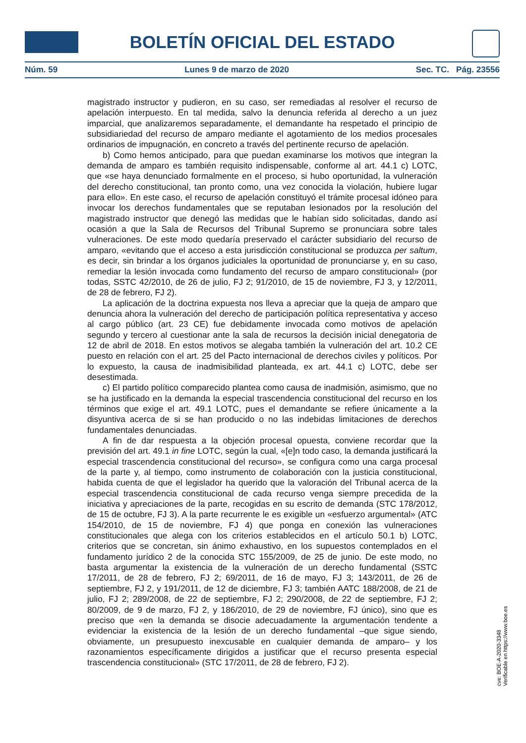BOLETÍN OFICIAL DEL ESTADO
Núm. 59 Lunes 9 de marzo de 2020 Sec. TC. Pág. 23556
magistrado instructor y pudieron, en su caso, ser remediadas al resolver el recurso de apelación interpuesto. En tal medida, salvo la denuncia referida al derecho a un juez imparcial, que analizaremos separadamente, el demandante ha respetado el principio de subsidiariedad del recurso de amparo mediante el agotamiento de los medios procesales ordinarios de impugnación, en concreto a través del pertinente recurso de apelación.
b) Como hemos anticipado, para que puedan examinarse los motivos que integran la demanda de amparo es también requisito indispensable, conforme al art. 44.1 c) LOTC, que «se haya denunciado formalmente en el proceso, si hubo oportunidad, la vulneración del derecho constitucional, tan pronto como, una vez conocida la violación, hubiere lugar para ello». En este caso, el recurso de apelación constituyó el trámite procesal idóneo para invocar los derechos fundamentales que se reputaban lesionados por la resolución del magistrado instructor que denegó las medidas que le habían sido solicitadas, dando así ocasión a que la Sala de Recursos del Tribunal Supremo se pronunciara sobre tales vulneraciones. De este modo quedaría preservado el carácter subsidiario del recurso de amparo, «evitando que el acceso a esta jurisdicción constitucional se produzca per saltum, es decir, sin brindar a los órganos judiciales la oportunidad de pronunciarse y, en su caso, remediar la lesión invocada como fundamento del recurso de amparo constitucional» (por todas, SSTC 42/2010, de 26 de julio, FJ 2; 91/2010, de 15 de noviembre, FJ 3, y 12/2011, de 28 de febrero, FJ 2).
La aplicación de la doctrina expuesta nos lleva a apreciar que la queja de amparo que denuncia ahora la vulneración del derecho de participación política representativa y acceso al cargo público (art. 23 CE) fue debidamente invocada como motivos de apelación segundo y tercero al cuestionar ante la sala de recursos la decisión inicial denegatoria de 12 de abril de 2018. En estos motivos se alegaba también la vulneración del art. 10.2 CE puesto en relación con el art. 25 del Pacto internacional de derechos civiles y políticos. Por lo expuesto, la causa de inadmisibilidad planteada, ex art. 44.1 c) LOTC, debe ser desestimada.
c) El partido político comparecido plantea como causa de inadmisión, asimismo, que no se ha justificado en la demanda la especial trascendencia constitucional del recurso en los términos que exige el art. 49.1 LOTC, pues el demandante se refiere únicamente a la disyuntiva acerca de si se han producido o no las indebidas limitaciones de derechos fundamentales denunciadas.
A fin de dar respuesta a la objeción procesal opuesta, conviene recordar que la previsión del art. 49.1 in fine LOTC, según la cual, «[e]n todo caso, la demanda justificará la especial trascendencia constitucional del recurso», se configura como una carga procesal de la parte y, al tiempo, como instrumento de colaboración con la justicia constitucional, habida cuenta de que el legislador ha querido que la valoración del Tribunal acerca de la especial trascendencia constitucional de cada recurso venga siempre precedida de la iniciativa y apreciaciones de la parte, recogidas en su escrito de demanda (STC 178/2012, de 15 de octubre, FJ 3). A la parte recurrente le es exigible un «esfuerzo argumental» (ATC 154/2010, de 15 de noviembre, FJ 4) que ponga en conexión las vulneraciones constitucionales que alega con los criterios establecidos en el artículo 50.1 b) LOTC, criterios que se concretan, sin ánimo exhaustivo, en los supuestos contemplados en el fundamento jurídico 2 de la conocida STC 155/2009, de 25 de junio. De este modo, no basta argumentar la existencia de la vulneración de un derecho fundamental (SSTC 17/2011, de 28 de febrero, FJ 2; 69/2011, de 16 de mayo, FJ 3; 143/2011, de 26 de septiembre, FJ 2, y 191/2011, de 12 de diciembre, FJ 3; también AATC 188/2008, de 21 de julio, FJ 2; 289/2008, de 22 de septiembre, FJ 2; 290/2008, de 22 de septiembre, FJ 2; 80/2009, de 9 de marzo, FJ 2, y 186/2010, de 29 de noviembre, FJ único), sino que es preciso que «en la demanda se disocie adecuadamente la argumentación tendente a evidenciar la existencia de la lesión de un derecho fundamental –que sigue siendo, obviamente, un presupuesto inexcusable en cualquier demanda de amparo– y los razonamientos específicamente dirigidos a justificar que el recurso presenta especial trascendencia constitucional» (STC 17/2011, de 28 de febrero, FJ 2).
cve: BOE-A-2020-3348
Verificable en https://www.boe.es